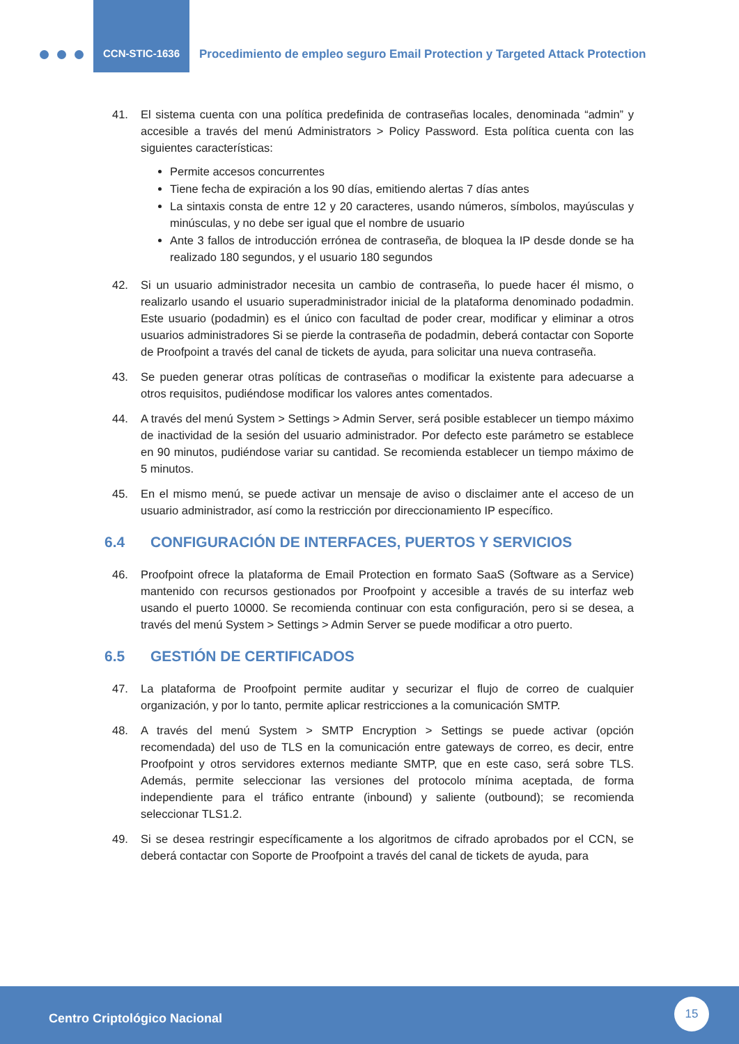CCN-STIC-1636
Procedimiento de empleo seguro Email Protection y Targeted Attack Protection
41. El sistema cuenta con una política predefinida de contraseñas locales, denominada “admin” y accesible a través del menú Administrators > Policy Password. Esta política cuenta con las siguientes características:
Permite accesos concurrentes
Tiene fecha de expiración a los 90 días, emitiendo alertas 7 días antes
La sintaxis consta de entre 12 y 20 caracteres, usando números, símbolos, mayúsculas y minúsculas, y no debe ser igual que el nombre de usuario
Ante 3 fallos de introducción errónea de contraseña, de bloquea la IP desde donde se ha realizado 180 segundos, y el usuario 180 segundos
42. Si un usuario administrador necesita un cambio de contraseña, lo puede hacer él mismo, o realizarlo usando el usuario superadministrador inicial de la plataforma denominado podadmin. Este usuario (podadmin) es el único con facultad de poder crear, modificar y eliminar a otros usuarios administradores Si se pierde la contraseña de podadmin, deberá contactar con Soporte de Proofpoint a través del canal de tickets de ayuda, para solicitar una nueva contraseña.
43. Se pueden generar otras políticas de contraseñas o modificar la existente para adecuarse a otros requisitos, pudiéndose modificar los valores antes comentados.
44. A través del menú System > Settings > Admin Server, será posible establecer un tiempo máximo de inactividad de la sesión del usuario administrador. Por defecto este parámetro se establece en 90 minutos, pudiéndose variar su cantidad. Se recomienda establecer un tiempo máximo de 5 minutos.
45. En el mismo menú, se puede activar un mensaje de aviso o disclaimer ante el acceso de un usuario administrador, así como la restricción por direccionamiento IP específico.
6.4 CONFIGURACIÓN DE INTERFACES, PUERTOS Y SERVICIOS
46. Proofpoint ofrece la plataforma de Email Protection en formato SaaS (Software as a Service) mantenido con recursos gestionados por Proofpoint y accesible a través de su interfaz web usando el puerto 10000. Se recomienda continuar con esta configuración, pero si se desea, a través del menú System > Settings > Admin Server se puede modificar a otro puerto.
6.5 GESTIÓN DE CERTIFICADOS
47. La plataforma de Proofpoint permite auditar y securizar el flujo de correo de cualquier organización, y por lo tanto, permite aplicar restricciones a la comunicación SMTP.
48. A través del menú System > SMTP Encryption > Settings se puede activar (opción recomendada) del uso de TLS en la comunicación entre gateways de correo, es decir, entre Proofpoint y otros servidores externos mediante SMTP, que en este caso, será sobre TLS. Además, permite seleccionar las versiones del protocolo mínima aceptada, de forma independiente para el tráfico entrante (inbound) y saliente (outbound); se recomienda seleccionar TLS1.2.
49. Si se desea restringir específicamente a los algoritmos de cifrado aprobados por el CCN, se deberá contactar con Soporte de Proofpoint a través del canal de tickets de ayuda, para
Centro Criptológico Nacional
15